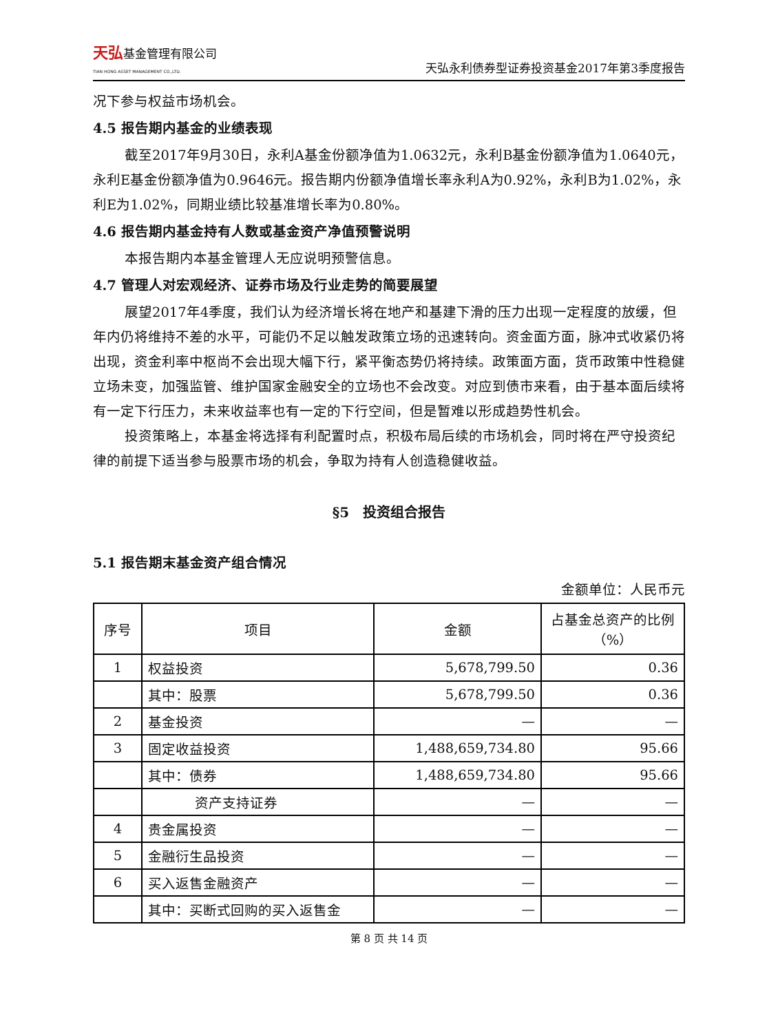天弘基金管理有限公司
TIAN HONG ASSET MANAGEMENT CO.,LTD.
天弘永利债券型证券投资基金2017年第3季度报告
况下参与权益市场机会。
4.5 报告期内基金的业绩表现
截至2017年9月30日，永利A基金份额净值为1.0632元，永利B基金份额净值为1.0640元，永利E基金份额净值为0.9646元。报告期内份额净值增长率永利A为0.92%，永利B为1.02%，永利E为1.02%，同期业绩比较基准增长率为0.80%。
4.6 报告期内基金持有人数或基金资产净值预警说明
本报告期内本基金管理人无应说明预警信息。
4.7 管理人对宏观经济、证券市场及行业走势的简要展望
展望2017年4季度，我们认为经济增长将在地产和基建下滑的压力出现一定程度的放缓，但年内仍将维持不差的水平，可能仍不足以触发政策立场的迅速转向。资金面方面，脉冲式收紧仍将出现，资金利率中枢尚不会出现大幅下行，紧平衡态势仍将持续。政策面方面，货币政策中性稳健立场未变，加强监管、维护国家金融安全的立场也不会改变。对应到债市来看，由于基本面后续将有一定下行压力，未来收益率也有一定的下行空间，但是暂难以形成趋势性机会。
投资策略上，本基金将选择有利配置时点，积极布局后续的市场机会，同时将在严守投资纪律的前提下适当参与股票市场的机会，争取为持有人创造稳健收益。
§5　投资组合报告
5.1 报告期末基金资产组合情况
金额单位：人民币元
| 序号 | 项目 | 金额 | 占基金总资产的比例（%） |
| --- | --- | --- | --- |
| 1 | 权益投资 | 5,678,799.50 | 0.36 |
| | 其中：股票 | 5,678,799.50 | 0.36 |
| 2 | 基金投资 | — | — |
| 3 | 固定收益投资 | 1,488,659,734.80 | 95.66 |
| | 其中：债券 | 1,488,659,734.80 | 95.66 |
| | 资产支持证券 | — | — |
| 4 | 贵金属投资 | — | — |
| 5 | 金融衍生品投资 | — | — |
| 6 | 买入返售金融资产 | — | — |
| | 其中：买断式回购的买入返售金 | — | — |
第 8 页 共 14 页